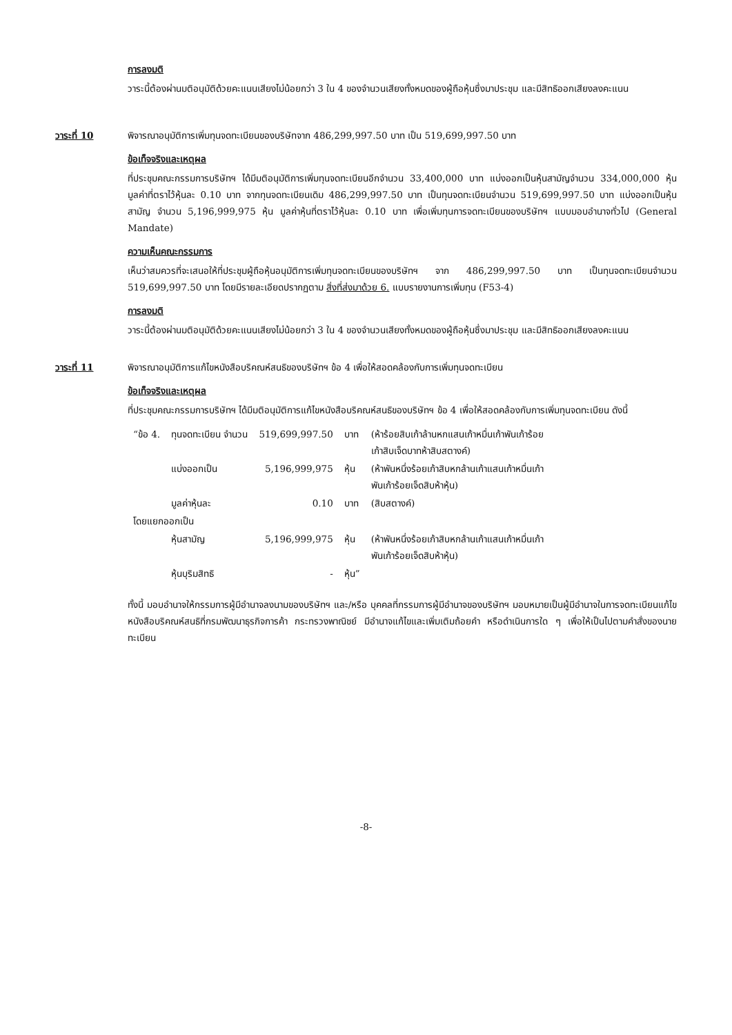การลงมติ
วาระนี้ต้องผ่านมติอนุมัติด้วยคะแนนเสียงไม่น้อยกว่า 3 ใน 4 ของจำนวนเสียงทั้งหมดของผู้ถือหุ้นซึ่งมาประชุม และมีสิทธิออกเสียงลงคะแนน
วาระที่ 10 พิจารณาอนุมัติการเพิ่มทุนจดทะเบียนของบริษัทจาก 486,299,997.50 บาท เป็น 519,699,997.50 บาท
ข้อเท็จจริงและเหตุผล
ที่ประชุมคณะกรรมการบริษัทฯ ได้มีมติอนุมัติการเพิ่มทุนจดทะเบียนอีกจำนวน 33,400,000 บาท แบ่งออกเป็นหุ้นสามัญจำนวน 334,000,000 หุ้น มูลค่าที่ตราไว้หุ้นละ 0.10 บาท จากทุนจดทะเบียนเดิม 486,299,997.50 บาท เป็นทุนจดทะเบียนจำนวน 519,699,997.50 บาท แบ่งออกเป็นหุ้นสามัญ จำนวน 5,196,999,975 หุ้น มูลค่าหุ้นที่ตราไว้หุ้นละ 0.10 บาท เพื่อเพิ่มทุนการจดทะเบียนของบริษัทฯ แบบมอบอำนาจทั่วไป (General Mandate)
ความเห็นคณะกรรมการ
เห็นว่าสมควรที่จะเสนอให้ที่ประชุมผู้ถือหุ้นอนุมัติการเพิ่มทุนจดทะเบียนของบริษัทฯ จาก 486,299,997.50 บาท เป็นทุนจดทะเบียนจำนวน 519,699,997.50 บาท โดยมีรายละเอียดปรากฏตาม สิ่งที่ส่งมาด้วย 6. แบบรายงานการเพิ่มทุน (F53-4)
การลงมติ
วาระนี้ต้องผ่านมติอนุมัติด้วยคะแนนเสียงไม่น้อยกว่า 3 ใน 4 ของจำนวนเสียงทั้งหมดของผู้ถือหุ้นซึ่งมาประชุม และมีสิทธิออกเสียงลงคะแนน
วาระที่ 11 พิจารณาอนุมัติการแก้ไขหนังสือบริคณห์สนธิของบริษัทฯ ข้อ 4 เพื่อให้สอดคล้องกับการเพิ่มทุนจดทะเบียน
ข้อเท็จจริงและเหตุผล
ที่ประชุมคณะกรรมการบริษัทฯ ได้มีมติอนุมัติการแก้ไขหนังสือบริคณห์สนธิของบริษัทฯ ข้อ 4 เพื่อให้สอดคล้องกับการเพิ่มทุนจดทะเบียน ดังนี้
| “ข้อ 4. | ทุนจดทะเบียน จำนวน | 519,699,997.50 | บาท | (ห้าร้อยสิบเก้าล้านหกแสนเก้าหมื่นเก้าพันเก้าร้อย เก้าสิบเจ็ดบาทห้าสิบสตางค์) |
| | แบ่งออกเป็น | 5,196,999,975 | หุ้น | (ห้าพันหนึ่งร้อยเก้าสิบหกล้านเก้าแสนเก้าหมื่นเก้า พันเก้าร้อยเจ็ดสิบห้าหุ้น) |
| | มูลค่าหุ้นละ | 0.10 | บาท | (สิบสตางค์) |
| โดยแยกออกเป็น | | | | |
| | หุ้นสามัญ | 5,196,999,975 | หุ้น | (ห้าพันหนึ่งร้อยเก้าสิบหกล้านเก้าแสนเก้าหมื่นเก้า พันเก้าร้อยเจ็ดสิบห้าหุ้น) |
| | หุ้นบุริมสิทธิ | - | หุ้น” | |
ทั้งนี้ มอบอำนาจให้กรรมการผู้มีอำนาจลงนามของบริษัทฯ และ/หรือ บุคคลที่กรรมการผู้มีอำนาจของบริษัทฯ มอบหมายเป็นผู้มีอำนาจในการจดทะเบียนแก้ไขหนังสือบริคณห์สนธิที่กรมพัฒนาธุรกิจการค้า กระทรวงพาณิชย์ มีอำนาจแก้ไขและเพิ่มเติมถ้อยคำ หรือดำเนินการใด ๆ เพื่อให้เป็นไปตามคำสั่งของนายทะเบียน
-8-